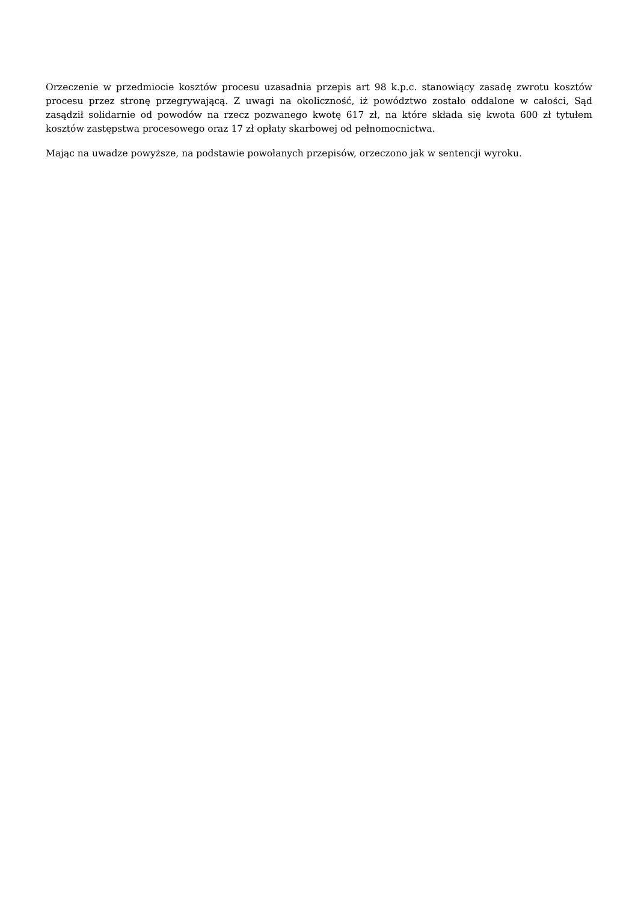Orzeczenie w przedmiocie kosztów procesu uzasadnia przepis art 98 k.p.c. stanowiący zasadę zwrotu kosztów procesu przez stronę przegrywającą. Z uwagi na okoliczność, iż powództwo zostało oddalone w całości, Sąd zasądził solidarnie od powodów na rzecz pozwanego kwotę 617 zł, na które składa się kwota 600 zł tytułem kosztów zastępstwa procesowego oraz 17 zł opłaty skarbowej od pełnomocnictwa.
Mając na uwadze powyższe, na podstawie powołanych przepisów, orzeczono jak w sentencji wyroku.